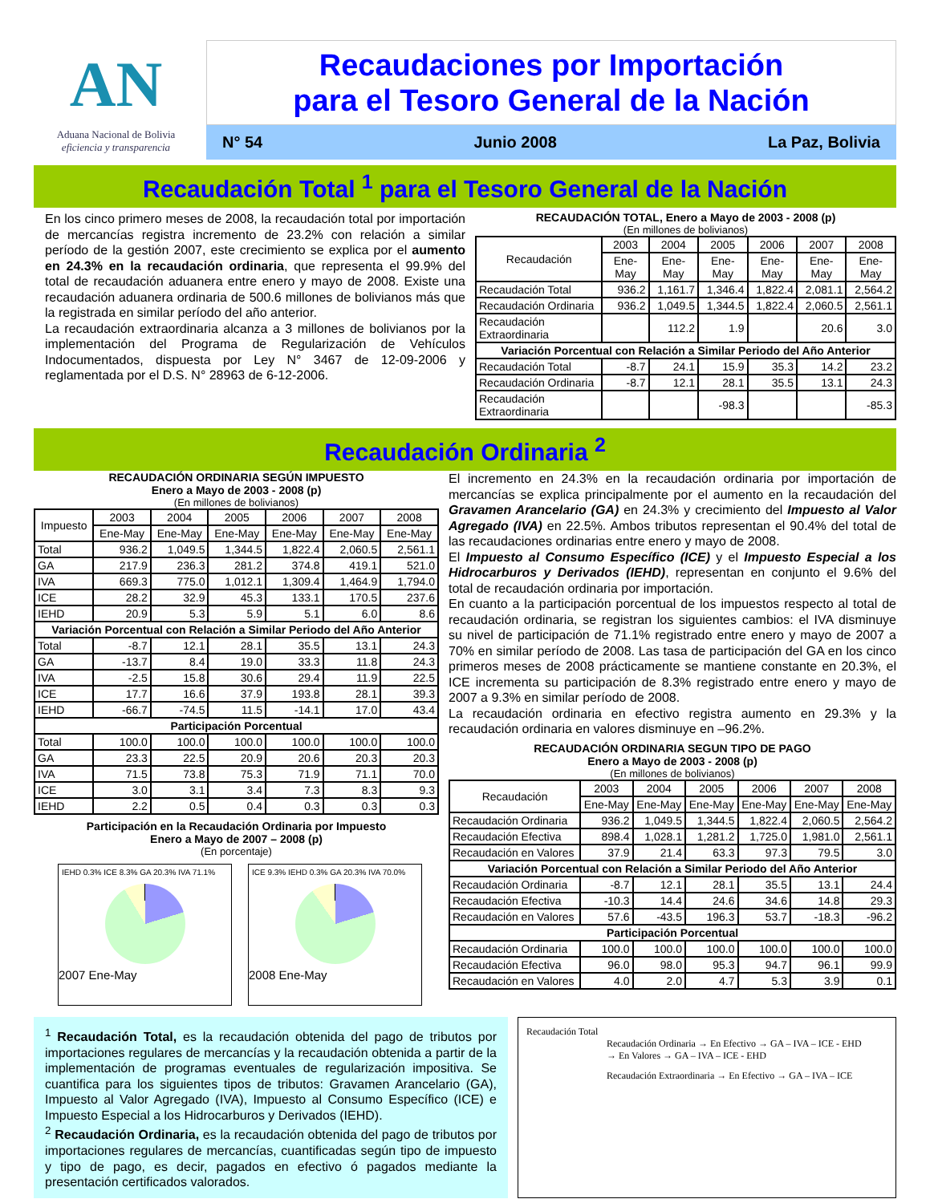AN
Aduana Nacional de Bolivia
eficiencia y transparencia
Recaudaciones por Importación
para el Tesoro General de la Nación
N° 54 Junio 2008 La Paz, Bolivia
Recaudación Total <sup>1</sup> para el Tesoro General de la Nación
En los cinco primero meses de 2008, la recaudación total por importación de mercancías registra incremento de 23.2% con relación a similar período de la gestión 2007, este crecimiento se explica por el aumento en 24.3% en la recaudación ordinaria, que representa el 99.9% del total de recaudación aduanera entre enero y mayo de 2008. Existe una recaudación aduanera ordinaria de 500.6 millones de bolivianos más que la registrada en similar período del año anterior.
La recaudación extraordinaria alcanza a 3 millones de bolivianos por la implementación del Programa de Regularización de Vehículos Indocumentados, dispuesta por Ley N° 3467 de 12-09-2006 y reglamentada por el D.S. N° 28963 de 6-12-2006.
RECAUDACIÓN TOTAL, Enero a Mayo de 2003 - 2008 (p)
(En millones de bolivianos)
| Recaudación | 2003 | 2004 | 2005 | 2006 | 2007 | 2008 |
| --- | --- | --- | --- | --- | --- | --- |
| | Ene-May | Ene-May | Ene-May | Ene-May | Ene-May | Ene-May |
| Recaudación Total | 936.2 | 1,161.7 | 1,346.4 | 1,822.4 | 2,081.1 | 2,564.2 |
| Recaudación Ordinaria | 936.2 | 1,049.5 | 1,344.5 | 1,822.4 | 2,060.5 | 2,561.1 |
| Recaudación Extraordinaria | | 112.2 | 1.9 | | 20.6 | 3.0 |
| Variación Porcentual con Relación a Similar Periodo del Año Anterior | | | | | | |
| Recaudación Total | -8.7 | 24.1 | 15.9 | 35.3 | 14.2 | 23.2 |
| Recaudación Ordinaria | -8.7 | 12.1 | 28.1 | 35.5 | 13.1 | 24.3 |
| Recaudación Extraordinaria | | | -98.3 | | | -85.3 |
Recaudación Ordinaria <sup>2</sup>
RECAUDACIÓN ORDINARIA SEGÚN IMPUESTO
Enero a Mayo de 2003 - 2008 (p)
(En millones de bolivianos)
| Impuesto | 2003 | 2004 | 2005 | 2006 | 2007 | 2008 |
| --- | --- | --- | --- | --- | --- | --- |
| | Ene-May | Ene-May | Ene-May | Ene-May | Ene-May | Ene-May |
| Total | 936.2 | 1,049.5 | 1,344.5 | 1,822.4 | 2,060.5 | 2,561.1 |
| GA | 217.9 | 236.3 | 281.2 | 374.8 | 419.1 | 521.0 |
| IVA | 669.3 | 775.0 | 1,012.1 | 1,309.4 | 1,464.9 | 1,794.0 |
| ICE | 28.2 | 32.9 | 45.3 | 133.1 | 170.5 | 237.6 |
| IEHD | 20.9 | 5.3 | 5.9 | 5.1 | 6.0 | 8.6 |
| Variación Porcentual con Relación a Similar Periodo del Año Anterior | | | | | | |
| Total | -8.7 | 12.1 | 28.1 | 35.5 | 13.1 | 24.3 |
| GA | -13.7 | 8.4 | 19.0 | 33.3 | 11.8 | 24.3 |
| IVA | -2.5 | 15.8 | 30.6 | 29.4 | 11.9 | 22.5 |
| ICE | 17.7 | 16.6 | 37.9 | 193.8 | 28.1 | 39.3 |
| IEHD | -66.7 | -74.5 | 11.5 | -14.1 | 17.0 | 43.4 |
| Participación Porcentual | | | | | | |
| Total | 100.0 | 100.0 | 100.0 | 100.0 | 100.0 | 100.0 |
| GA | 23.3 | 22.5 | 20.9 | 20.6 | 20.3 | 20.3 |
| IVA | 71.5 | 73.8 | 75.3 | 71.9 | 71.1 | 70.0 |
| ICE | 3.0 | 3.1 | 3.4 | 7.3 | 8.3 | 9.3 |
| IEHD | 2.2 | 0.5 | 0.4 | 0.3 | 0.3 | 0.3 |
Participación en la Recaudación Ordinaria por Impuesto
Enero a Mayo de 2007 – 2008 (p)
(En porcentaje)
IEHD 0.3% ICE 8.3% GA 20.3% IVA 71.1%
2007 Ene-May
ICE 9.3% IEHD 0.3% GA 20.3% IVA 70.0%
2008 Ene-May
El incremento en 24.3% en la recaudación ordinaria por importación de mercancías se explica principalmente por el aumento en la recaudación del Gravamen Arancelario (GA) en 24.3% y crecimiento del Impuesto al Valor Agregado (IVA) en 22.5%. Ambos tributos representan el 90.4% del total de las recaudaciones ordinarias entre enero y mayo de 2008.
El Impuesto al Consumo Específico (ICE) y el Impuesto Especial a los Hidrocarburos y Derivados (IEHD), representan en conjunto el 9.6% del total de recaudación ordinaria por importación.
En cuanto a la participación porcentual de los impuestos respecto al total de recaudación ordinaria, se registran los siguientes cambios: el IVA disminuye su nivel de participación de 71.1% registrado entre enero y mayo de 2007 a 70% en similar período de 2008. Las tasa de participación del GA en los cinco primeros meses de 2008 prácticamente se mantiene constante en 20.3%, el ICE incrementa su participación de 8.3% registrado entre enero y mayo de 2007 a 9.3% en similar período de 2008.
La recaudación ordinaria en efectivo registra aumento en 29.3% y la recaudación ordinaria en valores disminuye en –96.2%.
RECAUDACIÓN ORDINARIA SEGUN TIPO DE PAGO
Enero a Mayo de 2003 - 2008 (p)
(En millones de bolivianos)
| Recaudación | 2003 | 2004 | 2005 | 2006 | 2007 | 2008 |
| --- | --- | --- | --- | --- | --- | --- |
| | Ene-May | Ene-May | Ene-May | Ene-May | Ene-May | Ene-May |
| Recaudación Ordinaria | 936.2 | 1,049.5 | 1,344.5 | 1,822.4 | 2,060.5 | 2,564.2 |
| Recaudación Efectiva | 898.4 | 1,028.1 | 1,281.2 | 1,725.0 | 1,981.0 | 2,561.1 |
| Recaudación en Valores | 37.9 | 21.4 | 63.3 | 97.3 | 79.5 | 3.0 |
| Variación Porcentual con Relación a Similar Periodo del Año Anterior | | | | | | |
| Recaudación Ordinaria | -8.7 | 12.1 | 28.1 | 35.5 | 13.1 | 24.4 |
| Recaudación Efectiva | -10.3 | 14.4 | 24.6 | 34.6 | 14.8 | 29.3 |
| Recaudación en Valores | 57.6 | -43.5 | 196.3 | 53.7 | -18.3 | -96.2 |
| Participación Porcentual | | | | | | |
| Recaudación Ordinaria | 100.0 | 100.0 | 100.0 | 100.0 | 100.0 | 100.0 |
| Recaudación Efectiva | 96.0 | 98.0 | 95.3 | 94.7 | 96.1 | 99.9 |
| Recaudación en Valores | 4.0 | 2.0 | 4.7 | 5.3 | 3.9 | 0.1 |
<sup>1</sup> Recaudación Total, es la recaudación obtenida del pago de tributos por importaciones regulares de mercancías y la recaudación obtenida a partir de la implementación de programas eventuales de regularización impositiva. Se cuantifica para los siguientes tipos de tributos: Gravamen Arancelario (GA), Impuesto al Valor Agregado (IVA), Impuesto al Consumo Específico (ICE) e Impuesto Especial a los Hidrocarburos y Derivados (IEHD).
<sup>2</sup> Recaudación Ordinaria, es la recaudación obtenida del pago de tributos por importaciones regulares de mercancías, cuantificadas según tipo de impuesto y tipo de pago, es decir, pagados en efectivo ó pagados mediante la presentación certificados valorados.
Recaudación Total
Recaudación Ordinaria → En Efectivo → GA – IVA – ICE - EHD
→ En Valores → GA – IVA – ICE - EHD
Recaudación Extraordinaria → En Efectivo → GA – IVA – ICE